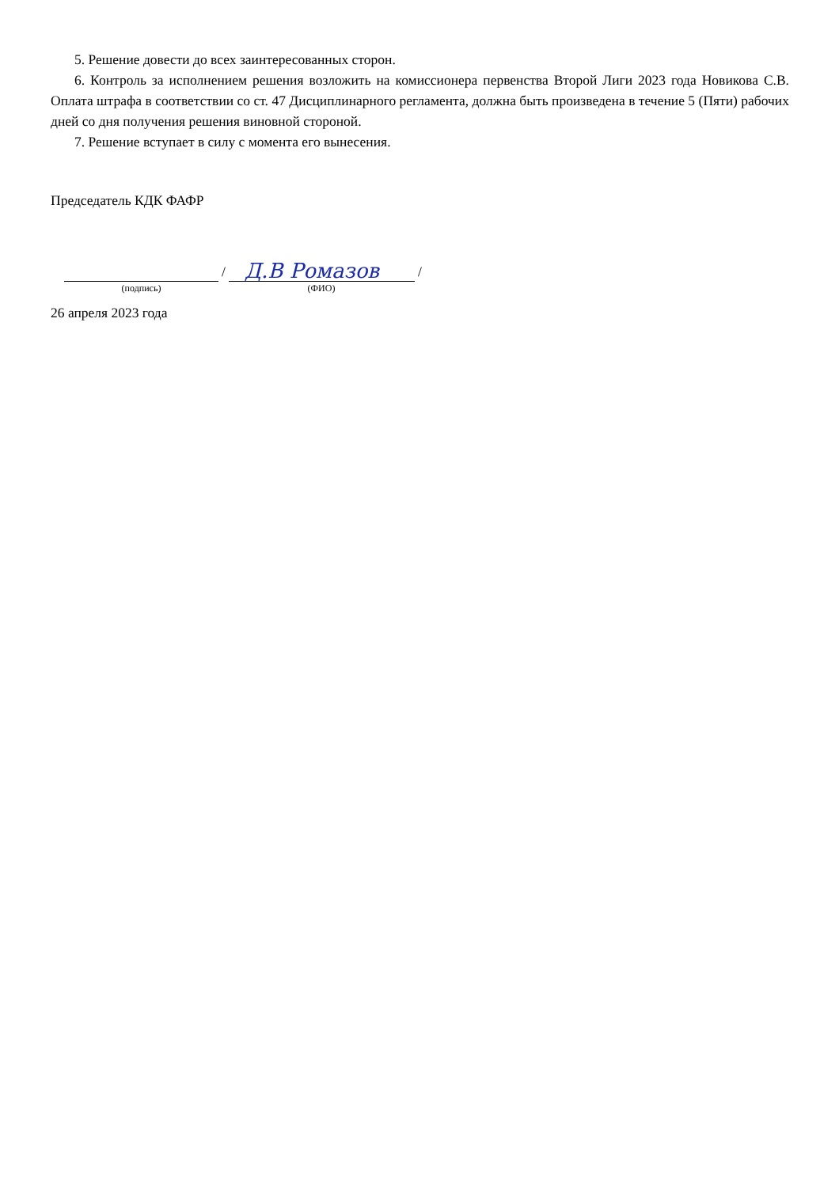5. Решение довести до всех заинтересованных сторон.
6. Контроль за исполнением решения возложить на комиссионера первенства Второй Лиги 2023 года Новикова С.В. Оплата штрафа в соответствии со ст. 47 Дисциплинарного регламента, должна быть произведена в течение 5 (Пяти) рабочих дней со дня получения решения виновной стороной.
7. Решение вступает в силу с момента его вынесения.
Председатель КДК ФАФР
/
Д.В Ромазов
/
(подпись) (ФИО)
26 апреля 2023 года